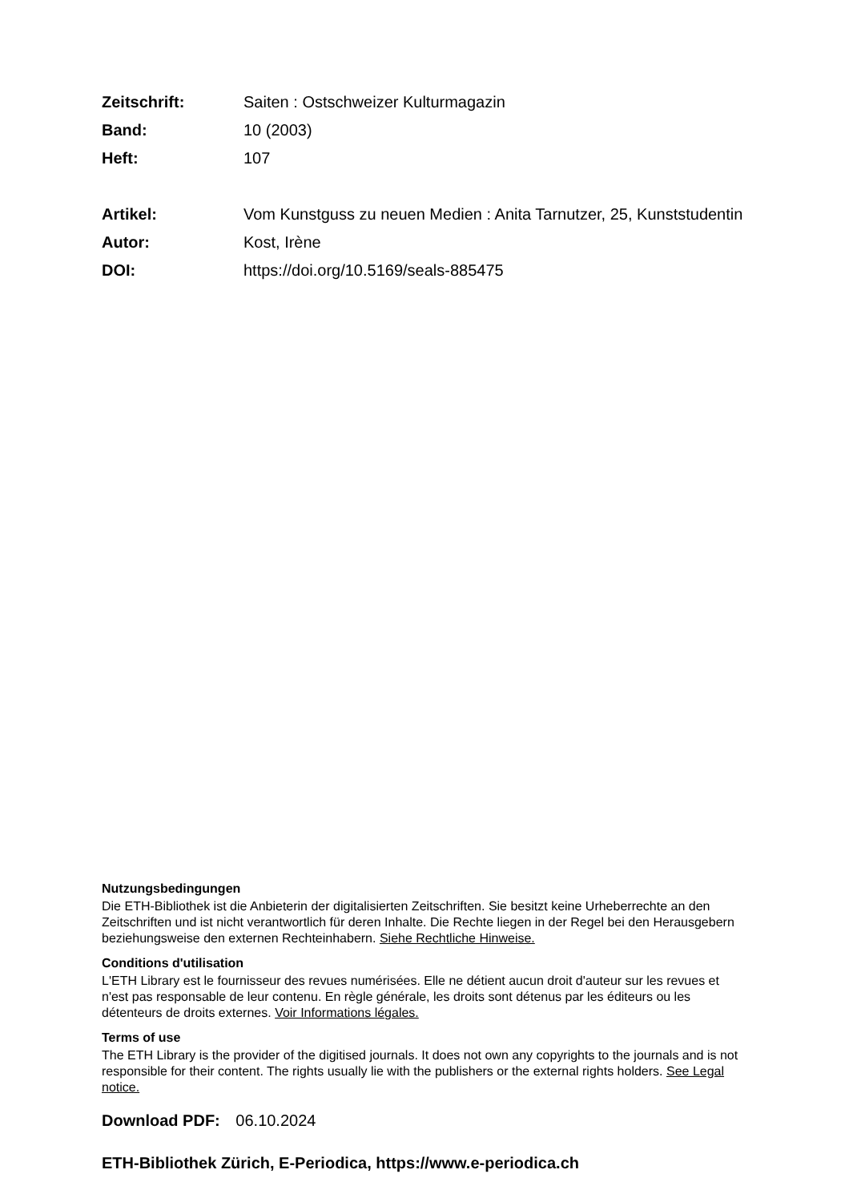| Zeitschrift: | Saiten : Ostschweizer Kulturmagazin |
| Band: | 10 (2003) |
| Heft: | 107 |
| Artikel: | Vom Kunstguss zu neuen Medien : Anita Tarnutzer, 25, Kunststudentin |
| Autor: | Kost, Irène |
| DOI: | https://doi.org/10.5169/seals-885475 |
Nutzungsbedingungen
Die ETH-Bibliothek ist die Anbieterin der digitalisierten Zeitschriften. Sie besitzt keine Urheberrechte an den Zeitschriften und ist nicht verantwortlich für deren Inhalte. Die Rechte liegen in der Regel bei den Herausgebern beziehungsweise den externen Rechteinhabern. Siehe Rechtliche Hinweise.
Conditions d'utilisation
L'ETH Library est le fournisseur des revues numérisées. Elle ne détient aucun droit d'auteur sur les revues et n'est pas responsable de leur contenu. En règle générale, les droits sont détenus par les éditeurs ou les détenteurs de droits externes. Voir Informations légales.
Terms of use
The ETH Library is the provider of the digitised journals. It does not own any copyrights to the journals and is not responsible for their content. The rights usually lie with the publishers or the external rights holders. See Legal notice.
Download PDF: 06.10.2024
ETH-Bibliothek Zürich, E-Periodica, https://www.e-periodica.ch